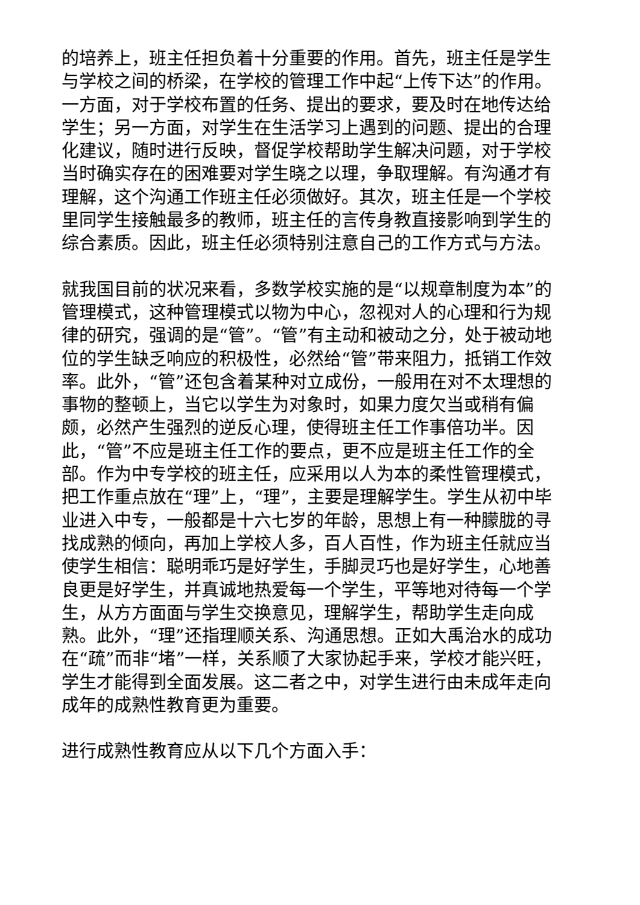的培养上，班主任担负着十分重要的作用。首先，班主任是学生与学校之间的桥梁，在学校的管理工作中起“上传下达”的作用。一方面，对于学校布置的任务、提出的要求，要及时在地传达给学生；另一方面，对学生在生活学习上遇到的问题、提出的合理化建议，随时进行反映，督促学校帮助学生解决问题，对于学校当时确实存在的困难要对学生晓之以理，争取理解。有沟通才有理解，这个沟通工作班主任必须做好。其次，班主任是一个学校里同学生接触最多的教师，班主任的言传身教直接影响到学生的综合素质。因此，班主任必须特别注意自己的工作方式与方法。
就我国目前的状况来看，多数学校实施的是“以规章制度为本”的管理模式，这种管理模式以物为中心，忽视对人的心理和行为规律的研究，强调的是“管”。“管”有主动和被动之分，处于被动地位的学生缺乏响应的积极性，必然给“管”带来阻力，抵销工作效率。此外，“管”还包含着某种对立成份，一般用在对不太理想的事物的整顿上，当它以学生为对象时，如果力度欠当或稍有偏颇，必然产生强烈的逆反心理，使得班主任工作事倍功半。因此，“管”不应是班主任工作的要点，更不应是班主任工作的全部。作为中专学校的班主任，应采用以人为本的柔性管理模式，把工作重点放在“理”上，“理”，主要是理解学生。学生从初中毕业进入中专，一般都是十六七岁的年龄，思想上有一种朦胧的寻找成熟的倾向，再加上学校人多，百人百性，作为班主任就应当使学生相信：聪明乖巧是好学生，手脚灵巧也是好学生，心地善良更是好学生，并真诚地热爱每一个学生，平等地对待每一个学生，从方方面面与学生交换意见，理解学生，帮助学生走向成熟。此外，“理”还指理顺关系、沟通思想。正如大禹治水的成功在“疏”而非“堵”一样，关系顺了大家协起手来，学校才能兴旺，学生才能得到全面发展。这二者之中，对学生进行由未成年走向成年的成熟性教育更为重要。
进行成熟性教育应从以下几个方面入手：